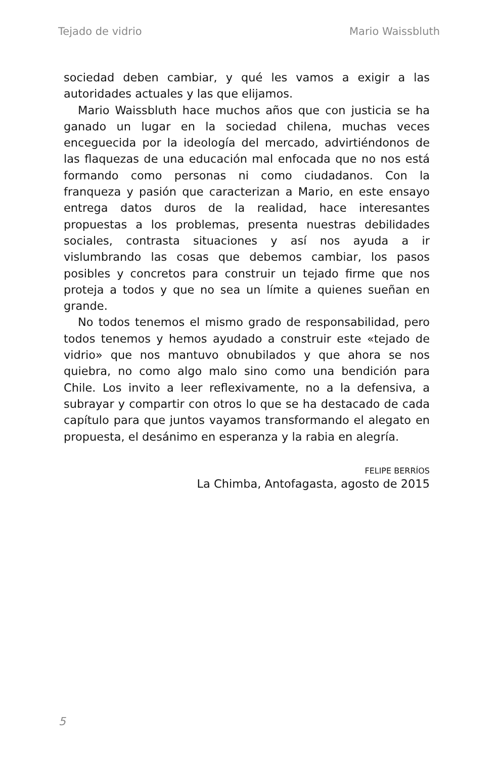Tejado de vidrio Mario Waissbluth
sociedad deben cambiar, y qué les vamos a exigir a las autoridades actuales y las que elijamos.
Mario Waissbluth hace muchos años que con justicia se ha ganado un lugar en la sociedad chilena, muchas veces enceguecida por la ideología del mercado, advirtiéndonos de las flaquezas de una educación mal enfocada que no nos está formando como personas ni como ciudadanos. Con la franqueza y pasión que caracterizan a Mario, en este ensayo entrega datos duros de la realidad, hace interesantes propuestas a los problemas, presenta nuestras debilidades sociales, contrasta situaciones y así nos ayuda a ir vislumbrando las cosas que debemos cambiar, los pasos posibles y concretos para construir un tejado firme que nos proteja a todos y que no sea un límite a quienes sueñan en grande.
No todos tenemos el mismo grado de responsabilidad, pero todos tenemos y hemos ayudado a construir este «tejado de vidrio» que nos mantuvo obnubilados y que ahora se nos quiebra, no como algo malo sino como una bendición para Chile. Los invito a leer reflexivamente, no a la defensiva, a subrayar y compartir con otros lo que se ha destacado de cada capítulo para que juntos vayamos transformando el alegato en propuesta, el desánimo en esperanza y la rabia en alegría.
FELIPE BERRÍOS
La Chimba, Antofagasta, agosto de 2015
5